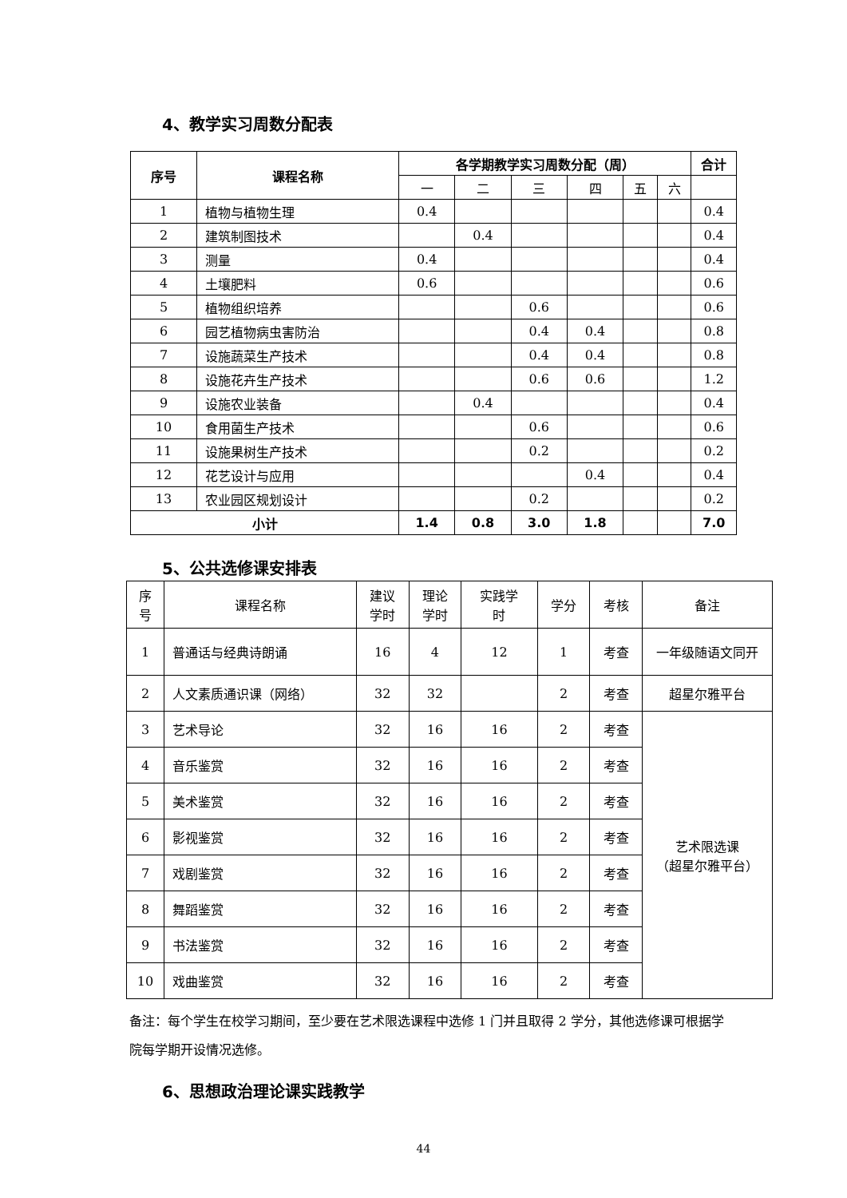4、教学实习周数分配表
| 序号 | 课程名称 | 各学期教学实习周数分配（周） | | | | | | 合计 |
| --- | --- | --- | --- | --- | --- | --- | --- | --- |
| | | 一 | 二 | 三 | 四 | 五 | 六 | |
| 1 | 植物与植物生理 | 0.4 | | | | | | 0.4 |
| 2 | 建筑制图技术 | | 0.4 | | | | | 0.4 |
| 3 | 测量 | 0.4 | | | | | | 0.4 |
| 4 | 土壤肥料 | 0.6 | | | | | | 0.6 |
| 5 | 植物组织培养 | | | 0.6 | | | | 0.6 |
| 6 | 园艺植物病虫害防治 | | | 0.4 | 0.4 | | | 0.8 |
| 7 | 设施蔬菜生产技术 | | | 0.4 | 0.4 | | | 0.8 |
| 8 | 设施花卉生产技术 | | | 0.6 | 0.6 | | | 1.2 |
| 9 | 设施农业装备 | | 0.4 | | | | | 0.4 |
| 10 | 食用菌生产技术 | | | 0.6 | | | | 0.6 |
| 11 | 设施果树生产技术 | | | 0.2 | | | | 0.2 |
| 12 | 花艺设计与应用 | | | | 0.4 | | | 0.4 |
| 13 | 农业园区规划设计 | | | 0.2 | | | | 0.2 |
| 小计 | | 1.4 | 0.8 | 3.0 | 1.8 | | | 7.0 |
5、公共选修课安排表
| 序 号 | 课程名称 | 建议 学时 | 理论 学时 | 实践学 时 | 学分 | 考核 | 备注 |
| 1 | 普通话与经典诗朗诵 | 16 | 4 | 12 | 1 | 考查 | 一年级随语文同开 |
| 2 | 人文素质通识课（网络） | 32 | 32 | | 2 | 考查 | 超星尔雅平台 |
| 3 | 艺术导论 | 32 | 16 | 16 | 2 | 考查 | 艺术限选课 （超星尔雅平台） |
| 4 | 音乐鉴赏 | 32 | 16 | 16 | 2 | 考查 | |
| 5 | 美术鉴赏 | 32 | 16 | 16 | 2 | 考查 | |
| 6 | 影视鉴赏 | 32 | 16 | 16 | 2 | 考查 | |
| 7 | 戏剧鉴赏 | 32 | 16 | 16 | 2 | 考查 | |
| 8 | 舞蹈鉴赏 | 32 | 16 | 16 | 2 | 考查 | |
| 9 | 书法鉴赏 | 32 | 16 | 16 | 2 | 考查 | |
| 10 | 戏曲鉴赏 | 32 | 16 | 16 | 2 | 考查 | |
备注：每个学生在校学习期间，至少要在艺术限选课程中选修 1 门并且取得 2 学分，其他选修课可根据学院每学期开设情况选修。
6、思想政治理论课实践教学
44